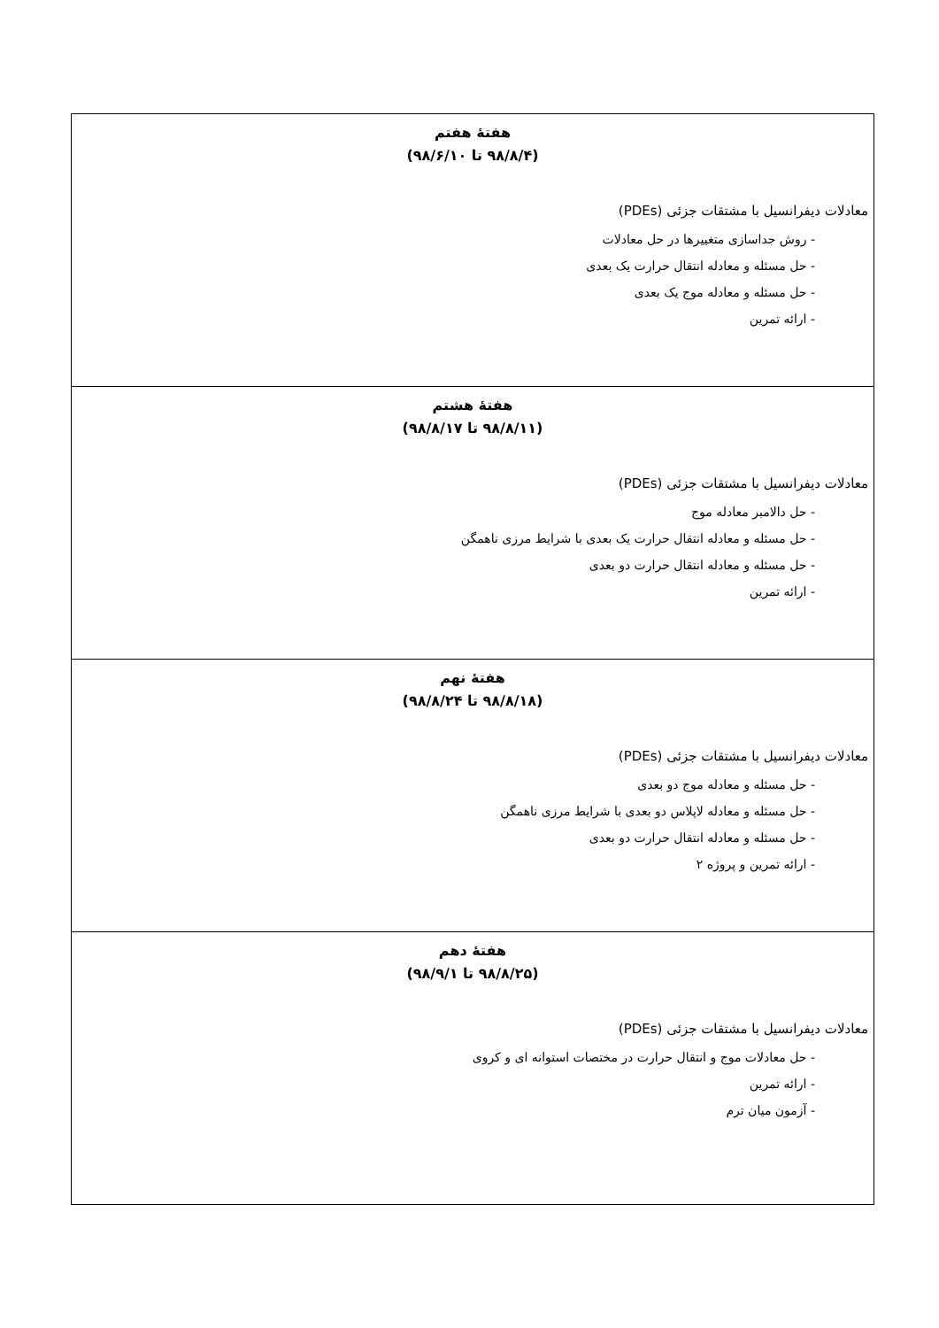| هفتهٔ هفتم (۹۸/۸/۴ تا ۹۸/۶/۱۰) معادلات دیفرانسیل با مشتقات جزئی (PDEs) - روش جداسازی متغییرها در حل معادلات - حل مسئله و معادله انتقال حرارت یک بعدی - حل مسئله و معادله موج یک بعدی - ارائه تمرین |
| هفتهٔ هشتم (۹۸/۸/۱۱ تا ۹۸/۸/۱۷) معادلات دیفرانسیل با مشتقات جزئی (PDEs) - حل دالامبر معادله موج - حل مسئله و معادله انتقال حرارت یک بعدی با شرایط مرزی ناهمگن - حل مسئله و معادله انتقال حرارت دو بعدی - ارائه تمرین |
| هفتهٔ نهم (۹۸/۸/۱۸ تا ۹۸/۸/۲۴) معادلات دیفرانسیل با مشتقات جزئی (PDEs) - حل مسئله و معادله موج دو بعدی - حل مسئله و معادله لاپلاس دو بعدی با شرایط مرزی ناهمگن - حل مسئله و معادله انتقال حرارت دو بعدی - ارائه تمرین و پروژه ۲ |
| هفتهٔ دهم (۹۸/۸/۲۵ تا ۹۸/۹/۱) معادلات دیفرانسیل با مشتقات جزئی (PDEs) - حل معادلات موج و انتقال حرارت در مختصات استوانه ای و کروی - ارائه تمرین - آزمون میان ترم |